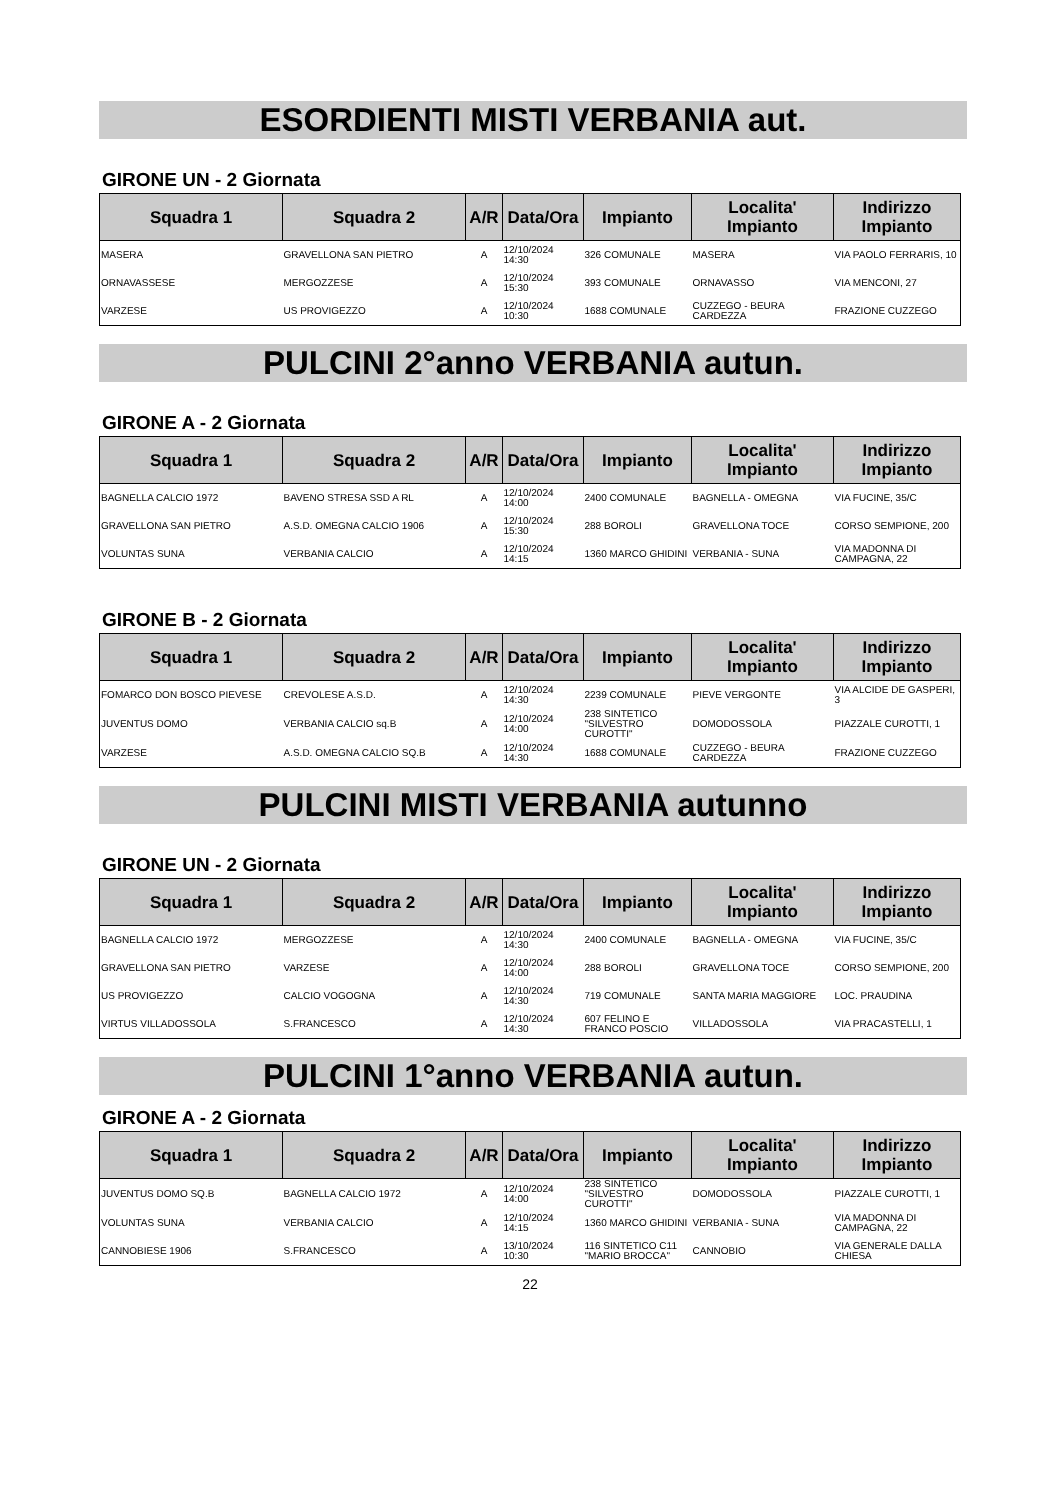ESORDIENTI MISTI VERBANIA aut.
GIRONE UN - 2 Giornata
| Squadra 1 | Squadra 2 | A/R | Data/Ora | Impianto | Localita' Impianto | Indirizzo Impianto |
| --- | --- | --- | --- | --- | --- | --- |
| MASERA | GRAVELLONA SAN PIETRO | A | 12/10/2024 14:30 | 326 COMUNALE | MASERA | VIA PAOLO FERRARIS, 10 |
| ORNAVASSESE | MERGOZZESE | A | 12/10/2024 15:30 | 393 COMUNALE | ORNAVASSO | VIA MENCONI, 27 |
| VARZESE | US PROVIGEZZO | A | 12/10/2024 10:30 | 1688 COMUNALE | CUZZEGO - BEURA CARDEZZA | FRAZIONE CUZZEGO |
PULCINI 2°anno VERBANIA autun.
GIRONE A - 2 Giornata
| Squadra 1 | Squadra 2 | A/R | Data/Ora | Impianto | Localita' Impianto | Indirizzo Impianto |
| --- | --- | --- | --- | --- | --- | --- |
| BAGNELLA CALCIO 1972 | BAVENO STRESA SSD A RL | A | 12/10/2024 14:00 | 2400 COMUNALE | BAGNELLA - OMEGNA | VIA FUCINE, 35/C |
| GRAVELLONA SAN PIETRO | A.S.D. OMEGNA CALCIO 1906 | A | 12/10/2024 15:30 | 288 BOROLI | GRAVELLONA TOCE | CORSO SEMPIONE, 200 |
| VOLUNTAS SUNA | VERBANIA CALCIO | A | 12/10/2024 14:15 | 1360 MARCO GHIDINI | VERBANIA - SUNA | VIA MADONNA DI CAMPAGNA, 22 |
GIRONE B - 2 Giornata
| Squadra 1 | Squadra 2 | A/R | Data/Ora | Impianto | Localita' Impianto | Indirizzo Impianto |
| --- | --- | --- | --- | --- | --- | --- |
| FOMARCO DON BOSCO PIEVESE | CREVOLESE A.S.D. | A | 12/10/2024 14:30 | 2239 COMUNALE | PIEVE VERGONTE | VIA ALCIDE DE GASPERI, 3 |
| JUVENTUS DOMO | VERBANIA CALCIO sq.B | A | 12/10/2024 14:00 | 238 SINTETICO "SILVESTRO CUROTTI" | DOMODOSSOLA | PIAZZALE CUROTTI, 1 |
| VARZESE | A.S.D. OMEGNA CALCIO SQ.B | A | 12/10/2024 14:30 | 1688 COMUNALE | CUZZEGO - BEURA CARDEZZA | FRAZIONE CUZZEGO |
PULCINI MISTI VERBANIA autunno
GIRONE UN - 2 Giornata
| Squadra 1 | Squadra 2 | A/R | Data/Ora | Impianto | Localita' Impianto | Indirizzo Impianto |
| --- | --- | --- | --- | --- | --- | --- |
| BAGNELLA CALCIO 1972 | MERGOZZESE | A | 12/10/2024 14:30 | 2400 COMUNALE | BAGNELLA - OMEGNA | VIA FUCINE, 35/C |
| GRAVELLONA SAN PIETRO | VARZESE | A | 12/10/2024 14:00 | 288 BOROLI | GRAVELLONA TOCE | CORSO SEMPIONE, 200 |
| US PROVIGEZZO | CALCIO VOGOGNA | A | 12/10/2024 14:30 | 719 COMUNALE | SANTA MARIA MAGGIORE | LOC. PRAUDINA |
| VIRTUS VILLADOSSOLA | S.FRANCESCO | A | 12/10/2024 14:30 | 607 FELINO E FRANCO POSCIO | VILLADOSSOLA | VIA PRACASTELLI, 1 |
PULCINI 1°anno VERBANIA autun.
GIRONE A - 2 Giornata
| Squadra 1 | Squadra 2 | A/R | Data/Ora | Impianto | Localita' Impianto | Indirizzo Impianto |
| --- | --- | --- | --- | --- | --- | --- |
| JUVENTUS DOMO SQ.B | BAGNELLA CALCIO 1972 | A | 12/10/2024 14:00 | 238 SINTETICO "SILVESTRO CUROTTI" | DOMODOSSOLA | PIAZZALE CUROTTI, 1 |
| VOLUNTAS SUNA | VERBANIA CALCIO | A | 12/10/2024 14:15 | 1360 MARCO GHIDINI | VERBANIA - SUNA | VIA MADONNA DI CAMPAGNA, 22 |
| CANNOBIESE 1906 | S.FRANCESCO | A | 13/10/2024 10:30 | 116 SINTETICO C11 "MARIO BROCCA" | CANNOBIO | VIA GENERALE DALLA CHIESA |
22